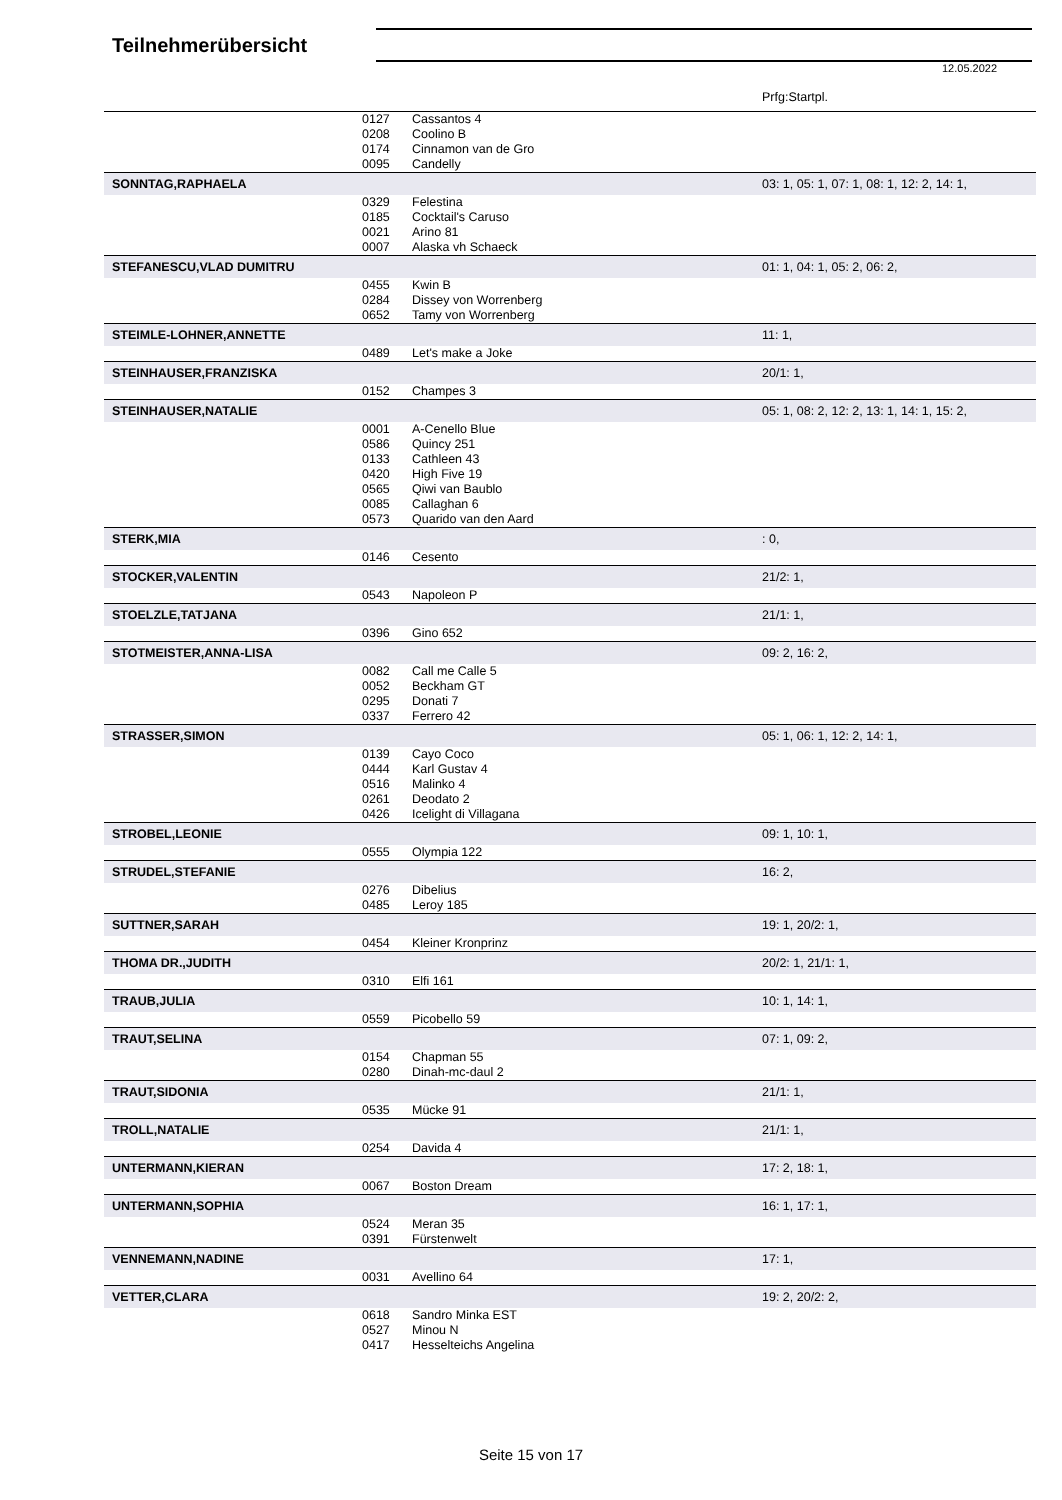Teilnehmerübersicht
12.05.2022
| | | | Prfg:Startpl. |
| | 0127 | Cassantos 4 | |
| | 0208 | Coolino B | |
| | 0174 | Cinnamon van de Gro | |
| | 0095 | Candelly | |
| SONNTAG,RAPHAELA | | | 03: 1, 05: 1, 07: 1, 08: 1, 12: 2, 14: 1, |
| | 0329 | Felestina | |
| | 0185 | Cocktail's Caruso | |
| | 0021 | Arino 81 | |
| | 0007 | Alaska vh Schaeck | |
| STEFANESCU,VLAD DUMITRU | | | 01: 1, 04: 1, 05: 2, 06: 2, |
| | 0455 | Kwin B | |
| | 0284 | Dissey von Worrenberg | |
| | 0652 | Tamy von Worrenberg | |
| STEIMLE-LOHNER,ANNETTE | | | 11: 1, |
| | 0489 | Let's make a Joke | |
| STEINHAUSER,FRANZISKA | | | 20/1: 1, |
| | 0152 | Champes 3 | |
| STEINHAUSER,NATALIE | | | 05: 1, 08: 2, 12: 2, 13: 1, 14: 1, 15: 2, |
| | 0001 | A-Cenello Blue | |
| | 0586 | Quincy 251 | |
| | 0133 | Cathleen 43 | |
| | 0420 | High Five 19 | |
| | 0565 | Qiwi van Baublo | |
| | 0085 | Callaghan 6 | |
| | 0573 | Quarido van den Aard | |
| STERK,MIA | | | : 0, |
| | 0146 | Cesento | |
| STOCKER,VALENTIN | | | 21/2: 1, |
| | 0543 | Napoleon P | |
| STOELZLE,TATJANA | | | 21/1: 1, |
| | 0396 | Gino 652 | |
| STOTMEISTER,ANNA-LISA | | | 09: 2, 16: 2, |
| | 0082 | Call me Calle 5 | |
| | 0052 | Beckham GT | |
| | 0295 | Donati 7 | |
| | 0337 | Ferrero 42 | |
| STRASSER,SIMON | | | 05: 1, 06: 1, 12: 2, 14: 1, |
| | 0139 | Cayo Coco | |
| | 0444 | Karl Gustav 4 | |
| | 0516 | Malinko 4 | |
| | 0261 | Deodato 2 | |
| | 0426 | Icelight di Villagana | |
| STROBEL,LEONIE | | | 09: 1, 10: 1, |
| | 0555 | Olympia 122 | |
| STRUDEL,STEFANIE | | | 16: 2, |
| | 0276 | Dibelius | |
| | 0485 | Leroy 185 | |
| SUTTNER,SARAH | | | 19: 1, 20/2: 1, |
| | 0454 | Kleiner Kronprinz | |
| THOMA DR.,JUDITH | | | 20/2: 1, 21/1: 1, |
| | 0310 | Elfi 161 | |
| TRAUB,JULIA | | | 10: 1, 14: 1, |
| | 0559 | Picobello 59 | |
| TRAUT,SELINA | | | 07: 1, 09: 2, |
| | 0154 | Chapman 55 | |
| | 0280 | Dinah-mc-daul 2 | |
| TRAUT,SIDONIA | | | 21/1: 1, |
| | 0535 | Mücke 91 | |
| TROLL,NATALIE | | | 21/1: 1, |
| | 0254 | Davida 4 | |
| UNTERMANN,KIERAN | | | 17: 2, 18: 1, |
| | 0067 | Boston Dream | |
| UNTERMANN,SOPHIA | | | 16: 1, 17: 1, |
| | 0524 | Meran 35 | |
| | 0391 | Fürstenwelt | |
| VENNEMANN,NADINE | | | 17: 1, |
| | 0031 | Avellino 64 | |
| VETTER,CLARA | | | 19: 2, 20/2: 2, |
| | 0618 | Sandro Minka EST | |
| | 0527 | Minou N | |
| | 0417 | Hesselteichs Angelina | |
Seite 15 von 17